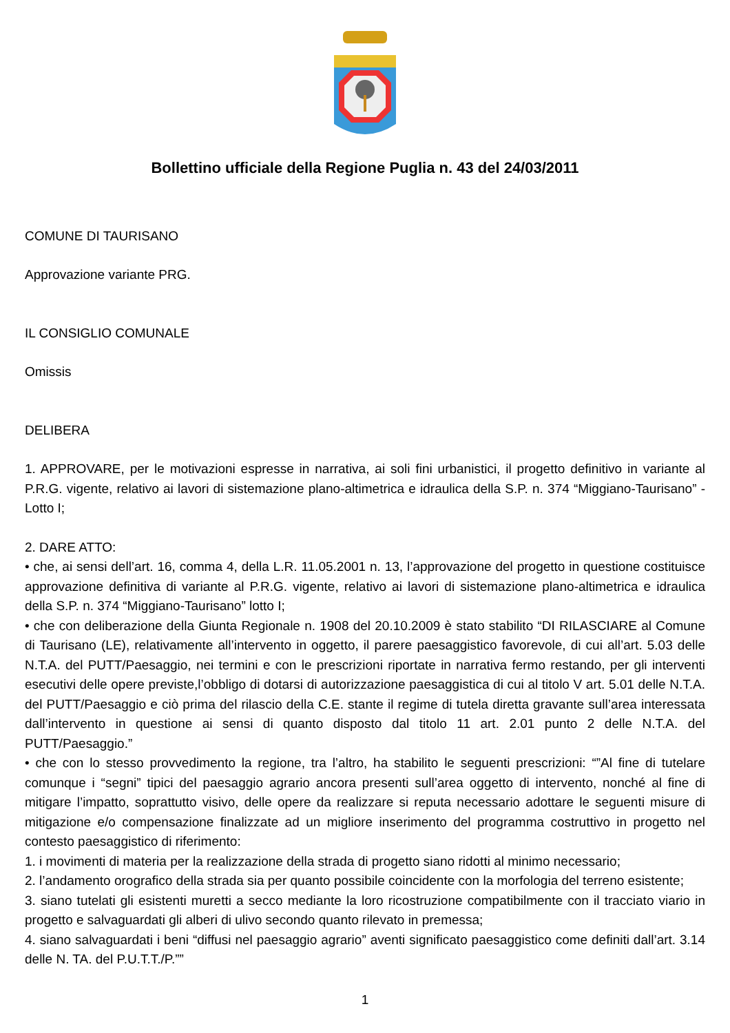Bollettino ufficiale della Regione Puglia n. 43 del 24/03/2011
COMUNE DI TAURISANO
Approvazione variante PRG.
IL CONSIGLIO COMUNALE
Omissis
DELIBERA
1. APPROVARE, per le motivazioni espresse in narrativa, ai soli fini urbanistici, il progetto definitivo in variante al P.R.G. vigente, relativo ai lavori di sistemazione plano-altimetrica e idraulica della S.P. n. 374 “Miggiano-Taurisano” - Lotto I;
2. DARE ATTO:
• che, ai sensi dell’art. 16, comma 4, della L.R. 11.05.2001 n. 13, l’approvazione del progetto in questione costituisce approvazione definitiva di variante al P.R.G. vigente, relativo ai lavori di sistemazione plano-altimetrica e idraulica della S.P. n. 374 “Miggiano-Taurisano” lotto I;
• che con deliberazione della Giunta Regionale n. 1908 del 20.10.2009 è stato stabilito “DI RILASCIARE al Comune di Taurisano (LE), relativamente all’intervento in oggetto, il parere paesaggistico favorevole, di cui all’art. 5.03 delle N.T.A. del PUTT/Paesaggio, nei termini e con le prescrizioni riportate in narrativa fermo restando, per gli interventi esecutivi delle opere previste,l’obbligo di dotarsi di autorizzazione paesaggistica di cui al titolo V art. 5.01 delle N.T.A. del PUTT/Paesaggio e ciò prima del rilascio della C.E. stante il regime di tutela diretta gravante sull’area interessata dall’intervento in questione ai sensi di quanto disposto dal titolo 11 art. 2.01 punto 2 delle N.T.A. del PUTT/Paesaggio.”
• che con lo stesso provvedimento la regione, tra l’altro, ha stabilito le seguenti prescrizioni: “”Al fine di tutelare comunque i “segni” tipici del paesaggio agrario ancora presenti sull’area oggetto di intervento, nonché al fine di mitigare l’impatto, soprattutto visivo, delle opere da realizzare si reputa necessario adottare le seguenti misure di mitigazione e/o compensazione finalizzate ad un migliore inserimento del programma costruttivo in progetto nel contesto paesaggistico di riferimento:
1. i movimenti di materia per la realizzazione della strada di progetto siano ridotti al minimo necessario;
2. l’andamento orografico della strada sia per quanto possibile coincidente con la morfologia del terreno esistente;
3. siano tutelati gli esistenti muretti a secco mediante la loro ricostruzione compatibilmente con il tracciato viario in progetto e salvaguardati gli alberi di ulivo secondo quanto rilevato in premessa;
4. siano salvaguardati i beni “diffusi nel paesaggio agrario” aventi significato paesaggistico come definiti dall’art. 3.14 delle N. TA. del P.U.T.T./P.””
1